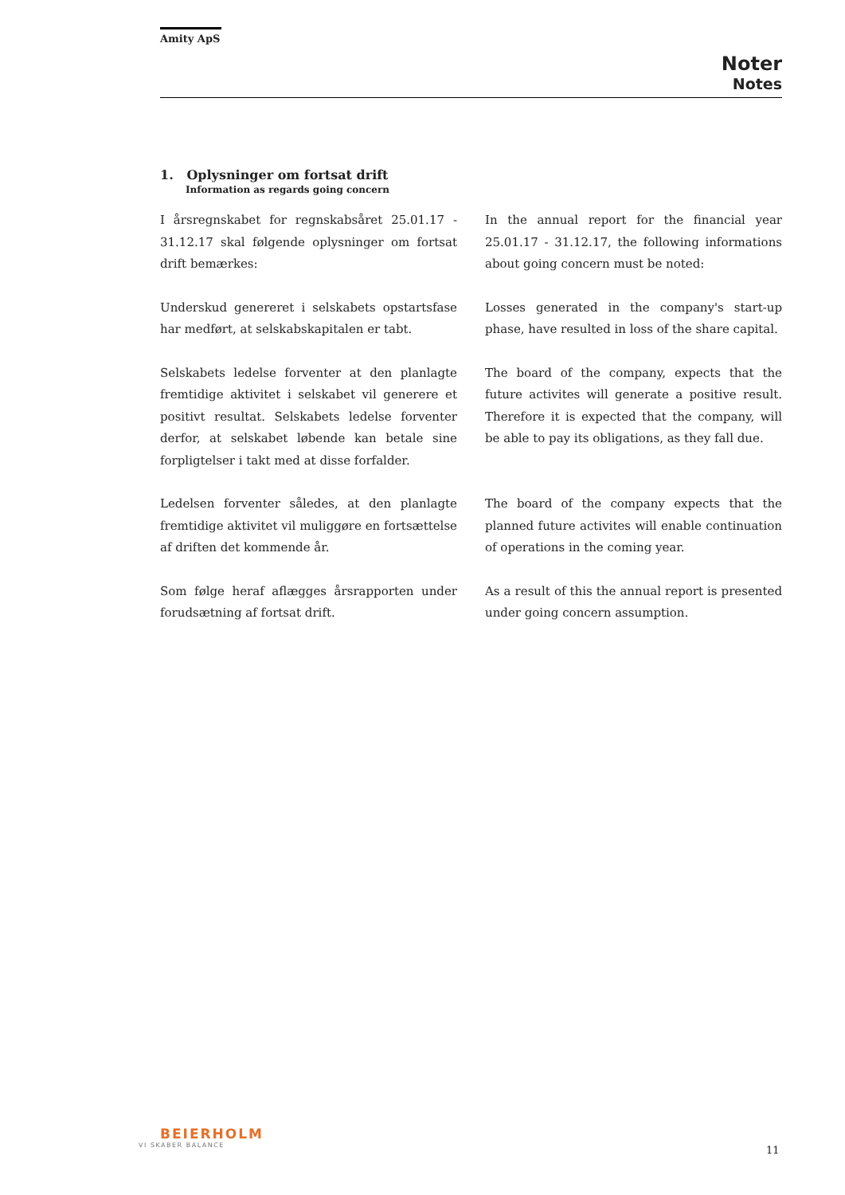Amity ApS
Noter
Notes
1. Oplysninger om fortsat drift
Information as regards going concern
I årsregnskabet for regnskabsåret 25.01.17 - 31.12.17 skal følgende oplysninger om fortsat drift bemærkes:
In the annual report for the financial year 25.01.17 - 31.12.17, the following informations about going concern must be noted:
Underskud genereret i selskabets opstartsfase har medført, at selskabskapitalen er tabt.
Losses generated in the company's start-up phase, have resulted in loss of the share capital.
Selskabets ledelse forventer at den planlagte fremtidige aktivitet i selskabet vil generere et positivt resultat. Selskabets ledelse forventer derfor, at selskabet løbende kan betale sine forpligtelser i takt med at disse forfalder.
The board of the company, expects that the future activites will generate a positive result. Therefore it is expected that the company, will be able to pay its obligations, as they fall due.
Ledelsen forventer således, at den planlagte fremtidige aktivitet vil muliggøre en fortsættelse af driften det kommende år.
The board of the company expects that the planned future activites will enable continuation of operations in the coming year.
Som følge heraf aflægges årsrapporten under forudsætning af fortsat drift.
As a result of this the annual report is presented under going concern assumption.
BEIERHOLM
VI SKABER BALANCE
11